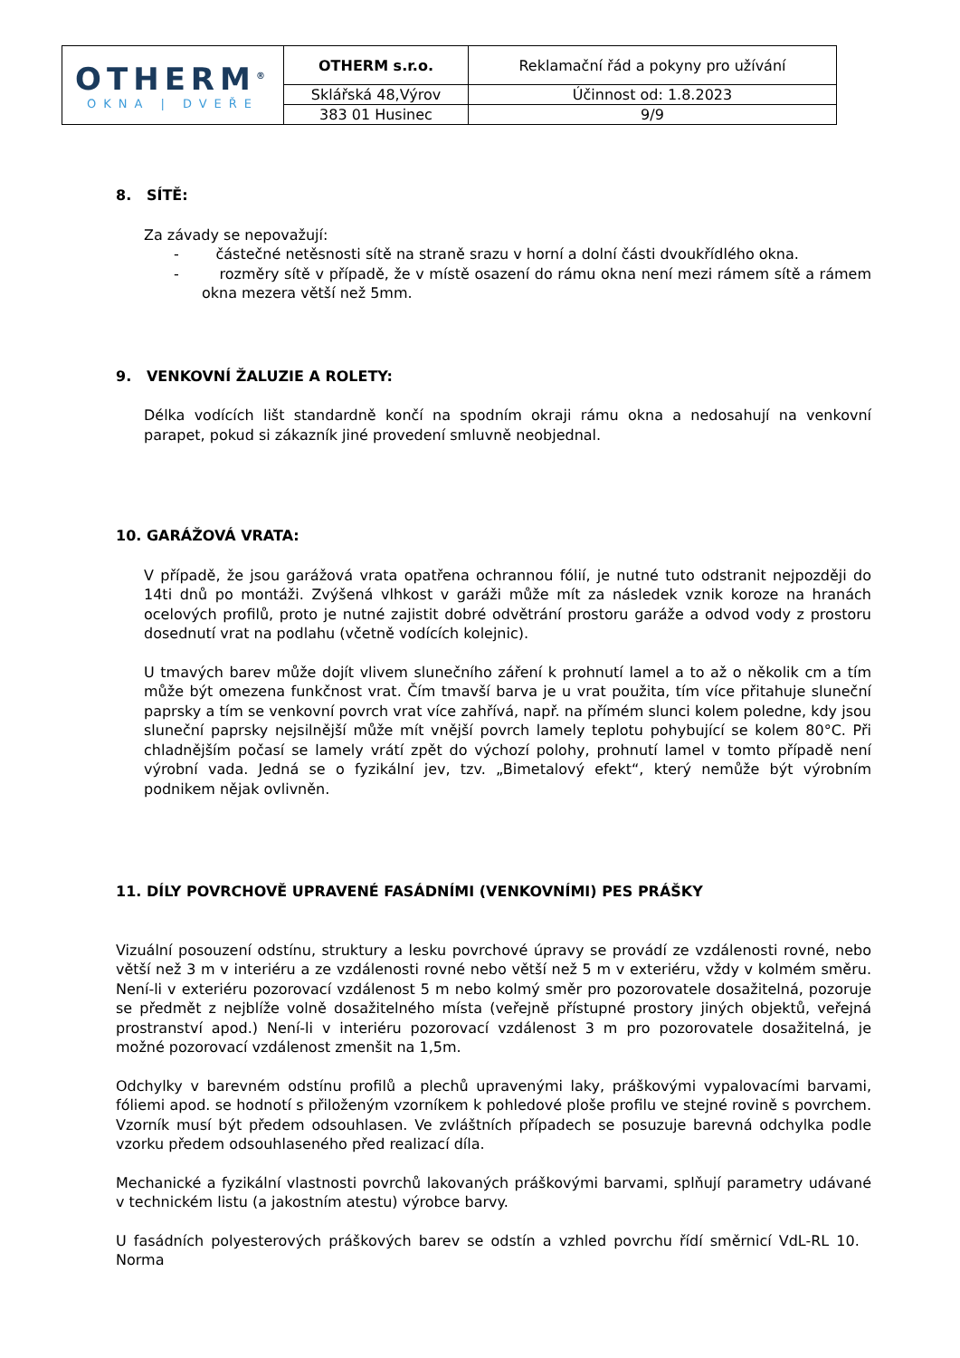| OTHERM<sup>®</sup> OKNA / DVEŘE | OTHERM s.r.o. | Reklamační řád a pokyny pro užívání |
| | Sklářská 48,Výrov | Účinnost od: 1.8.2023 |
| | 383 01 Husinec | 9/9 |
8. SÍTĚ:
Za závady se nepovažují:
- částečné netěsnosti sítě na straně srazu v horní a dolní části dvoukřídlého okna.
- rozměry sítě v případě, že v místě osazení do rámu okna není mezi rámem sítě a rámem okna mezera větší než 5mm.
9. VENKOVNÍ ŽALUZIE A ROLETY:
Délka vodících lišt standardně končí na spodním okraji rámu okna a nedosahují na venkovní parapet, pokud si zákazník jiné provedení smluvně neobjednal.
10. GARÁŽOVÁ VRATA:
V případě, že jsou garážová vrata opatřena ochrannou fólií, je nutné tuto odstranit nejpozději do 14ti dnů po montáži. Zvýšená vlhkost v garáži může mít za následek vznik koroze na hranách ocelových profilů, proto je nutné zajistit dobré odvětrání prostoru garáže a odvod vody z prostoru dosednutí vrat na podlahu (včetně vodících kolejnic).
U tmavých barev může dojít vlivem slunečního záření k prohnutí lamel a to až o několik cm a tím může být omezena funkčnost vrat. Čím tmavší barva je u vrat použita, tím více přitahuje sluneční paprsky a tím se venkovní povrch vrat více zahřívá, např. na přímém slunci kolem poledne, kdy jsou sluneční paprsky nejsilnější může mít vnější povrch lamely teplotu pohybující se kolem 80°C. Při chladnějším počasí se lamely vrátí zpět do výchozí polohy, prohnutí lamel v tomto případě není výrobní vada. Jedná se o fyzikální jev, tzv. „Bimetalový efekt“, který nemůže být výrobním podnikem nějak ovlivněn.
11. DÍLY POVRCHOVĚ UPRAVENÉ FASÁDNÍMI (VENKOVNÍMI) PES PRÁŠKY
Vizuální posouzení odstínu, struktury a lesku povrchové úpravy se provádí ze vzdálenosti rovné, nebo větší než 3 m v interiéru a ze vzdálenosti rovné nebo větší než 5 m v exteriéru, vždy v kolmém směru. Není-li v exteriéru pozorovací vzdálenost 5 m nebo kolmý směr pro pozorovatele dosažitelná, pozoruje se předmět z nejblíže volně dosažitelného místa (veřejně přístupné prostory jiných objektů, veřejná prostranství apod.) Není-li v interiéru pozorovací vzdálenost 3 m pro pozorovatele dosažitelná, je možné pozorovací vzdálenost zmenšit na 1,5m.
Odchylky v barevném odstínu profilů a plechů upravenými laky, práškovými vypalovacími barvami, fóliemi apod. se hodnotí s přiloženým vzorníkem k pohledové ploše profilu ve stejné rovině s povrchem. Vzorník musí být předem odsouhlasen. Ve zvláštních případech se posuzuje barevná odchylka podle vzorku předem odsouhlaseného před realizací díla.
Mechanické a fyzikální vlastnosti povrchů lakovaných práškovými barvami, splňují parametry udávané v technickém listu (a jakostním atestu) výrobce barvy.
U fasádních polyesterových práškových barev se odstín a vzhled povrchu řídí směrnicí VdL-RL 10. Norma